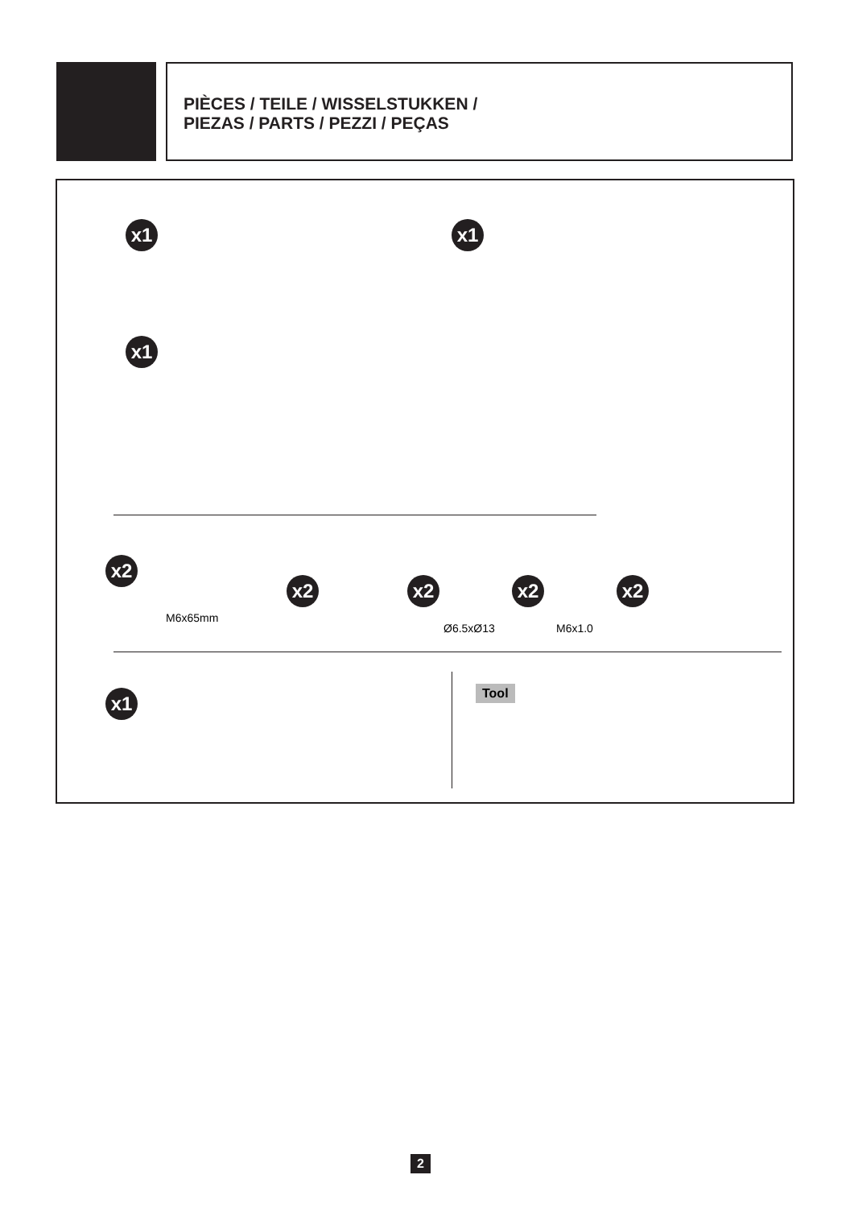PIÈCES / TEILE / WISSELSTUKKEN /
PIEZAS / PARTS / PEZZI / PEÇAS
x1 x1
x1
x2
M6x65mm
x2 x2
Ø6.5xØ13
x2
M6x1.0
x2
x1 Tool
2